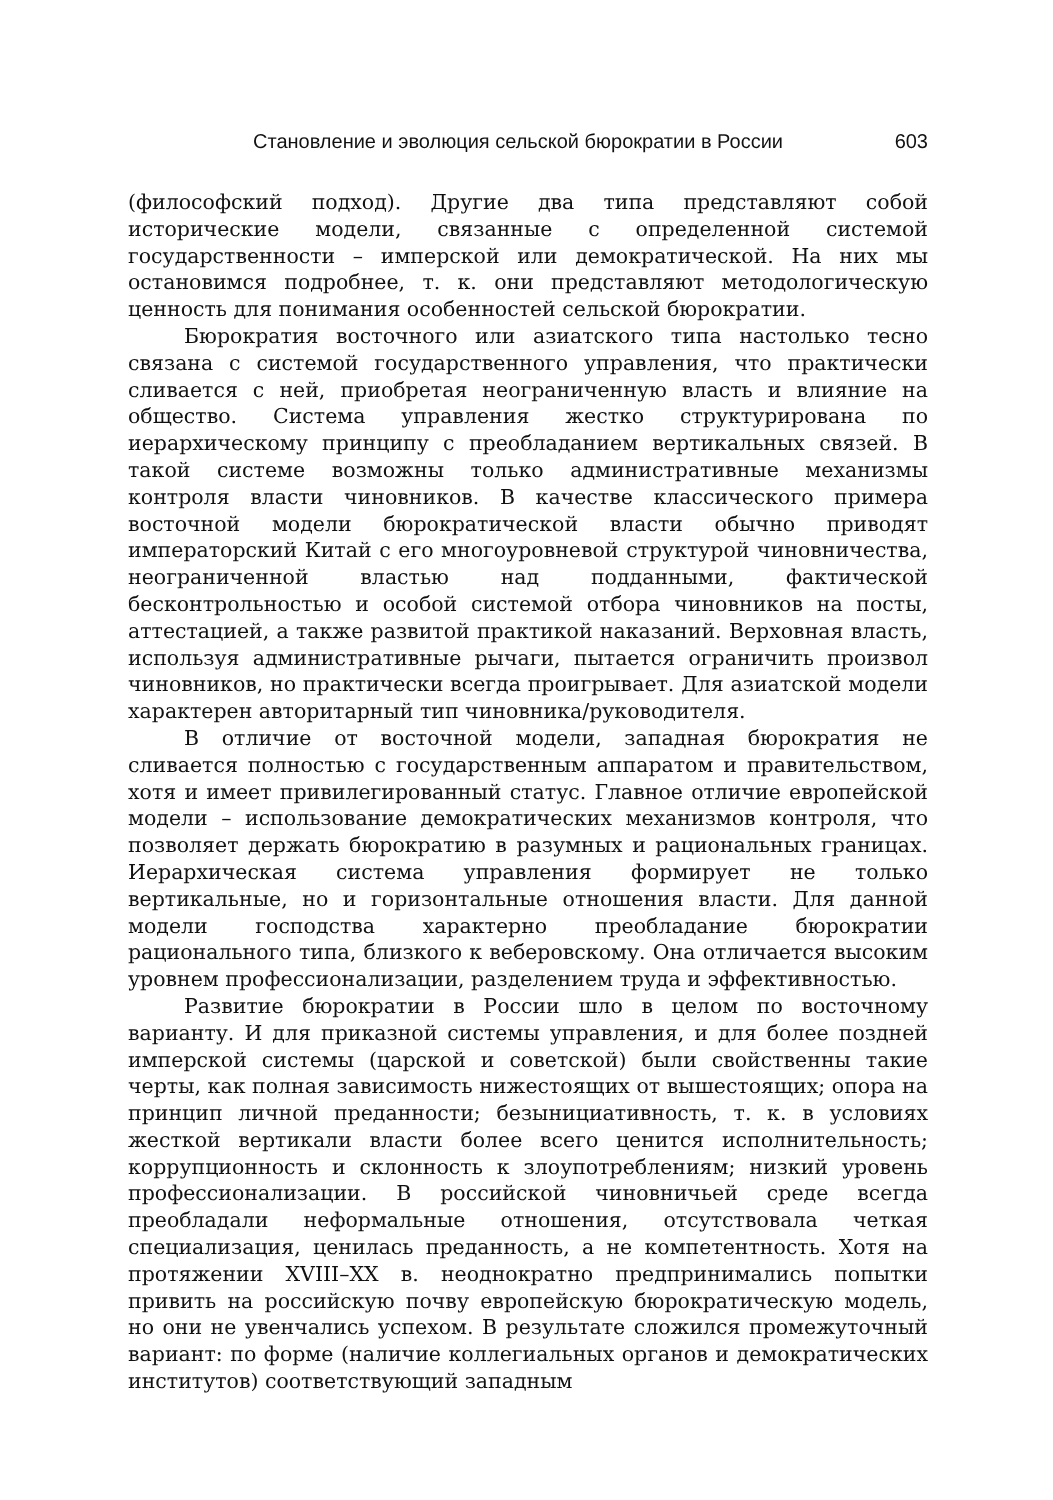Становление и эволюция сельской бюрократии в России 603
(философский подход). Другие два типа представляют собой исторические модели, связанные с определенной системой государственности – имперской или демократической. На них мы остановимся подробнее, т. к. они представляют методологическую ценность для понимания особенностей сельской бюрократии.
Бюрократия восточного или азиатского типа настолько тесно связана с системой государственного управления, что практически сливается с ней, приобретая неограниченную власть и влияние на общество. Система управления жестко структурирована по иерархическому принципу с преобладанием вертикальных связей. В такой системе возможны только административные механизмы контроля власти чиновников. В качестве классического примера восточной модели бюрократической власти обычно приводят императорский Китай с его многоуровневой структурой чиновничества, неограниченной властью над подданными, фактической бесконтрольностью и особой системой отбора чиновников на посты, аттестацией, а также развитой практикой наказаний. Верховная власть, используя административные рычаги, пытается ограничить произвол чиновников, но практически всегда проигрывает. Для азиатской модели характерен авторитарный тип чиновника/руководителя.
В отличие от восточной модели, западная бюрократия не сливается полностью с государственным аппаратом и правительством, хотя и имеет привилегированный статус. Главное отличие европейской модели – использование демократических механизмов контроля, что позволяет держать бюрократию в разумных и рациональных границах. Иерархическая система управления формирует не только вертикальные, но и горизонтальные отношения власти. Для данной модели господства характерно преобладание бюрократии рационального типа, близкого к веберовскому. Она отличается высоким уровнем профессионализации, разделением труда и эффективностью.
Развитие бюрократии в России шло в целом по восточному варианту. И для приказной системы управления, и для более поздней имперской системы (царской и советской) были свойственны такие черты, как полная зависимость нижестоящих от вышестоящих; опора на принцип личной преданности; безынициативность, т. к. в условиях жесткой вертикали власти более всего ценится исполнительность; коррупционность и склонность к злоупотреблениям; низкий уровень профессионализации. В российской чиновничьей среде всегда преобладали неформальные отношения, отсутствовала четкая специализация, ценилась преданность, а не компетентность. Хотя на протяжении XVIII–XX в. неоднократно предпринимались попытки привить на российскую почву европейскую бюрократическую модель, но они не увенчались успехом. В результате сложился промежуточный вариант: по форме (наличие коллегиальных органов и демократических институтов) соответствующий западным